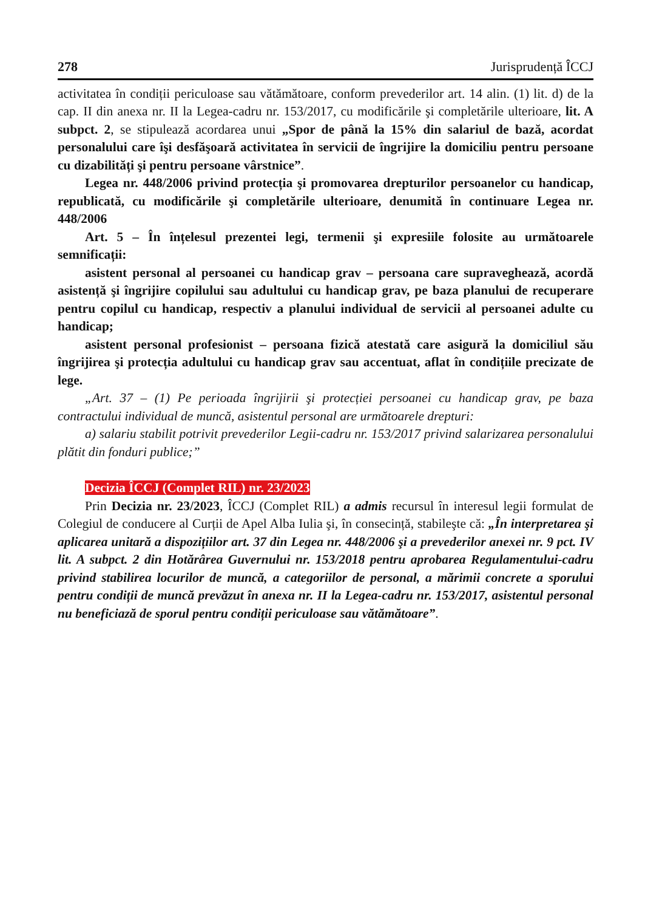278 Jurisprudență ÎCCJ
activitatea în condiții periculoase sau vătămătoare, conform prevederilor art. 14 alin. (1) lit. d) de la cap. II din anexa nr. II la Legea-cadru nr. 153/2017, cu modificările şi completările ulterioare, lit. A subpct. 2, se stipulează acordarea unui „Spor de până la 15% din salariul de bază, acordat personalului care îşi desfăşoară activitatea în servicii de îngrijire la domiciliu pentru persoane cu dizabilități şi pentru persoane vârstnice”.
Legea nr. 448/2006 privind protecția şi promovarea drepturilor persoanelor cu handicap, republicată, cu modificările şi completările ulterioare, denumită în continuare Legea nr. 448/2006
Art. 5 – În înțelesul prezentei legi, termenii şi expresiile folosite au următoarele semnificații:
asistent personal al persoanei cu handicap grav – persoana care supraveghează, acordă asistență şi îngrijire copilului sau adultului cu handicap grav, pe baza planului de recuperare pentru copilul cu handicap, respectiv a planului individual de servicii al persoanei adulte cu handicap;
asistent personal profesionist – persoana fizică atestată care asigură la domiciliul său îngrijirea şi protecția adultului cu handicap grav sau accentuat, aflat în condițiile precizate de lege.
„Art. 37 – (1) Pe perioada îngrijirii şi protecției persoanei cu handicap grav, pe baza contractului individual de muncă, asistentul personal are următoarele drepturi:
a) salariu stabilit potrivit prevederilor Legii-cadru nr. 153/2017 privind salarizarea personalului plătit din fonduri publice;”
Decizia ÎCCJ (Complet RIL) nr. 23/2023
Prin Decizia nr. 23/2023, ÎCCJ (Complet RIL) a admis recursul în interesul legii formulat de Colegiul de conducere al Curții de Apel Alba Iulia şi, în consecință, stabileşte că: „În interpretarea şi aplicarea unitară a dispozițiilor art. 37 din Legea nr. 448/2006 şi a prevederilor anexei nr. 9 pct. IV lit. A subpct. 2 din Hotărârea Guvernului nr. 153/2018 pentru aprobarea Regulamentului-cadru privind stabilirea locurilor de muncă, a categoriilor de personal, a mărimii concrete a sporului pentru condiții de muncă prevăzut în anexa nr. II la Legea-cadru nr. 153/2017, asistentul personal nu beneficiază de sporul pentru condiții periculoase sau vătămătoare”.